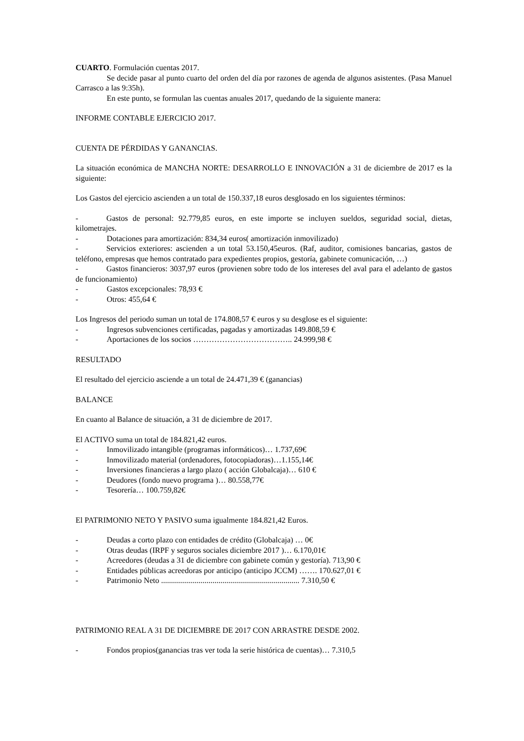CUARTO. Formulación cuentas 2017.
Se decide pasar al punto cuarto del orden del día por razones de agenda de algunos asistentes. (Pasa Manuel Carrasco a las 9:35h).
En este punto, se formulan las cuentas anuales 2017, quedando de la siguiente manera:
INFORME CONTABLE EJERCICIO 2017.
CUENTA DE PÉRDIDAS Y GANANCIAS.
La situación económica de MANCHA NORTE: DESARROLLO E INNOVACIÓN a 31 de diciembre de 2017 es la siguiente:
Los Gastos del ejercicio ascienden a un total de 150.337,18 euros desglosado en los siguientes términos:
- Gastos de personal: 92.779,85 euros, en este importe se incluyen sueldos, seguridad social, dietas, kilometrajes.
- Dotaciones para amortización: 834,34 euros( amortización inmovilizado)
- Servicios exteriores: ascienden a un total 53.150,45euros. (Raf, auditor, comisiones bancarias, gastos de teléfono, empresas que hemos contratado para expedientes propios, gestoría, gabinete comunicación, …)
- Gastos financieros: 3037,97 euros (provienen sobre todo de los intereses del aval para el adelanto de gastos de funcionamiento)
- Gastos excepcionales: 78,93 €
- Otros: 455,64 €
Los Ingresos del periodo suman un total de 174.808,57 € euros y su desglose es el siguiente:
- Ingresos subvenciones certificadas, pagadas y amortizadas 149.808,59 €
- Aportaciones de los socios ……………………………….. 24.999,98 €
RESULTADO
El resultado del ejercicio asciende a un total de 24.471,39 € (ganancias)
BALANCE
En cuanto al Balance de situación, a 31 de diciembre de 2017.
El ACTIVO suma un total de 184.821,42 euros.
- Inmovilizado intangible (programas informáticos)… 1.737,69€
- Inmovilizado material (ordenadores, fotocopiadoras)…1.155,14€
- Inversiones financieras a largo plazo ( acción Globalcaja)… 610 €
- Deudores (fondo nuevo programa )… 80.558,77€
- Tesorería… 100.759,82€
El PATRIMONIO NETO Y PASIVO suma igualmente 184.821,42 Euros.
- Deudas a corto plazo con entidades de crédito (Globalcaja) … 0€
- Otras deudas (IRPF y seguros sociales diciembre 2017 )… 6.170,01€
- Acreedores (deudas a 31 de diciembre con gabinete común y gestoría). 713,90 €
- Entidades públicas acreedoras por anticipo (anticipo JCCM) ……. 170.627,01 €
- Patrimonio Neto ...................................................................... 7.310,50 €
PATRIMONIO REAL A 31 DE DICIEMBRE DE 2017 CON ARRASTRE DESDE 2002.
- Fondos propios(ganancias tras ver toda la serie histórica de cuentas)… 7.310,5